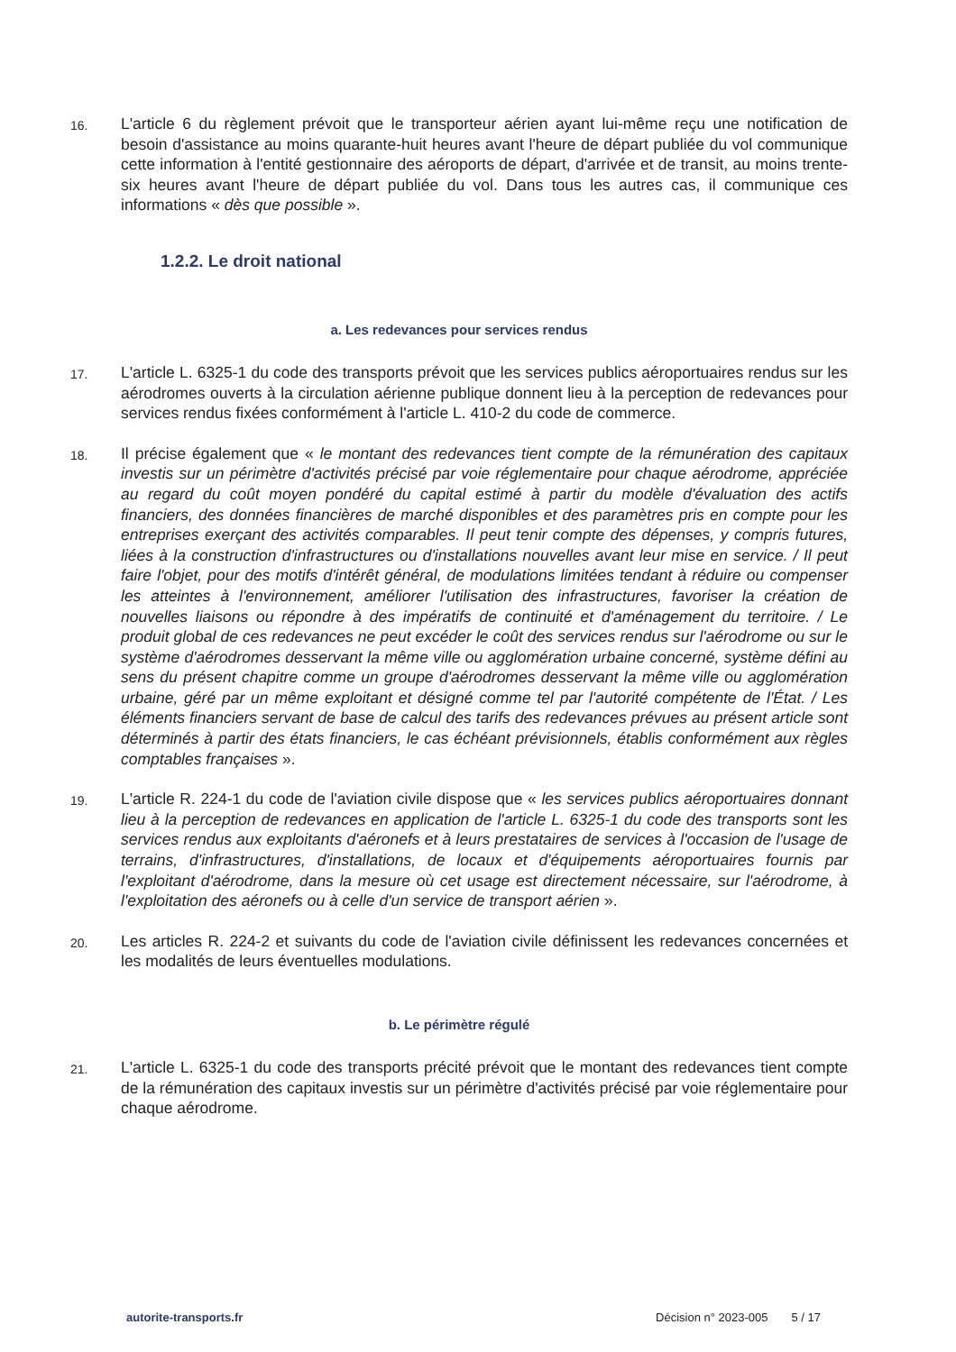16.
L'article 6 du règlement prévoit que le transporteur aérien ayant lui-même reçu une notification de besoin d'assistance au moins quarante-huit heures avant l'heure de départ publiée du vol communique cette information à l'entité gestionnaire des aéroports de départ, d'arrivée et de transit, au moins trente-six heures avant l'heure de départ publiée du vol. Dans tous les autres cas, il communique ces informations « dès que possible ».
1.2.2. Le droit national
a. Les redevances pour services rendus
17.
L'article L. 6325-1 du code des transports prévoit que les services publics aéroportuaires rendus sur les aérodromes ouverts à la circulation aérienne publique donnent lieu à la perception de redevances pour services rendus fixées conformément à l'article L. 410-2 du code de commerce.
18.
Il précise également que « le montant des redevances tient compte de la rémunération des capitaux investis sur un périmètre d'activités précisé par voie réglementaire pour chaque aérodrome, appréciée au regard du coût moyen pondéré du capital estimé à partir du modèle d'évaluation des actifs financiers, des données financières de marché disponibles et des paramètres pris en compte pour les entreprises exerçant des activités comparables. Il peut tenir compte des dépenses, y compris futures, liées à la construction d'infrastructures ou d'installations nouvelles avant leur mise en service. / Il peut faire l'objet, pour des motifs d'intérêt général, de modulations limitées tendant à réduire ou compenser les atteintes à l'environnement, améliorer l'utilisation des infrastructures, favoriser la création de nouvelles liaisons ou répondre à des impératifs de continuité et d'aménagement du territoire. / Le produit global de ces redevances ne peut excéder le coût des services rendus sur l'aérodrome ou sur le système d'aérodromes desservant la même ville ou agglomération urbaine concerné, système défini au sens du présent chapitre comme un groupe d'aérodromes desservant la même ville ou agglomération urbaine, géré par un même exploitant et désigné comme tel par l'autorité compétente de l'État. / Les éléments financiers servant de base de calcul des tarifs des redevances prévues au présent article sont déterminés à partir des états financiers, le cas échéant prévisionnels, établis conformément aux règles comptables françaises ».
19.
L'article R. 224-1 du code de l'aviation civile dispose que « les services publics aéroportuaires donnant lieu à la perception de redevances en application de l'article L. 6325-1 du code des transports sont les services rendus aux exploitants d'aéronefs et à leurs prestataires de services à l'occasion de l'usage de terrains, d'infrastructures, d'installations, de locaux et d'équipements aéroportuaires fournis par l'exploitant d'aérodrome, dans la mesure où cet usage est directement nécessaire, sur l'aérodrome, à l'exploitation des aéronefs ou à celle d'un service de transport aérien ».
20.
Les articles R. 224-2 et suivants du code de l'aviation civile définissent les redevances concernées et les modalités de leurs éventuelles modulations.
b. Le périmètre régulé
21.
L'article L. 6325-1 du code des transports précité prévoit que le montant des redevances tient compte de la rémunération des capitaux investis sur un périmètre d'activités précisé par voie réglementaire pour chaque aérodrome.
autorite-transports.fr Décision n° 2023-005 5 / 17